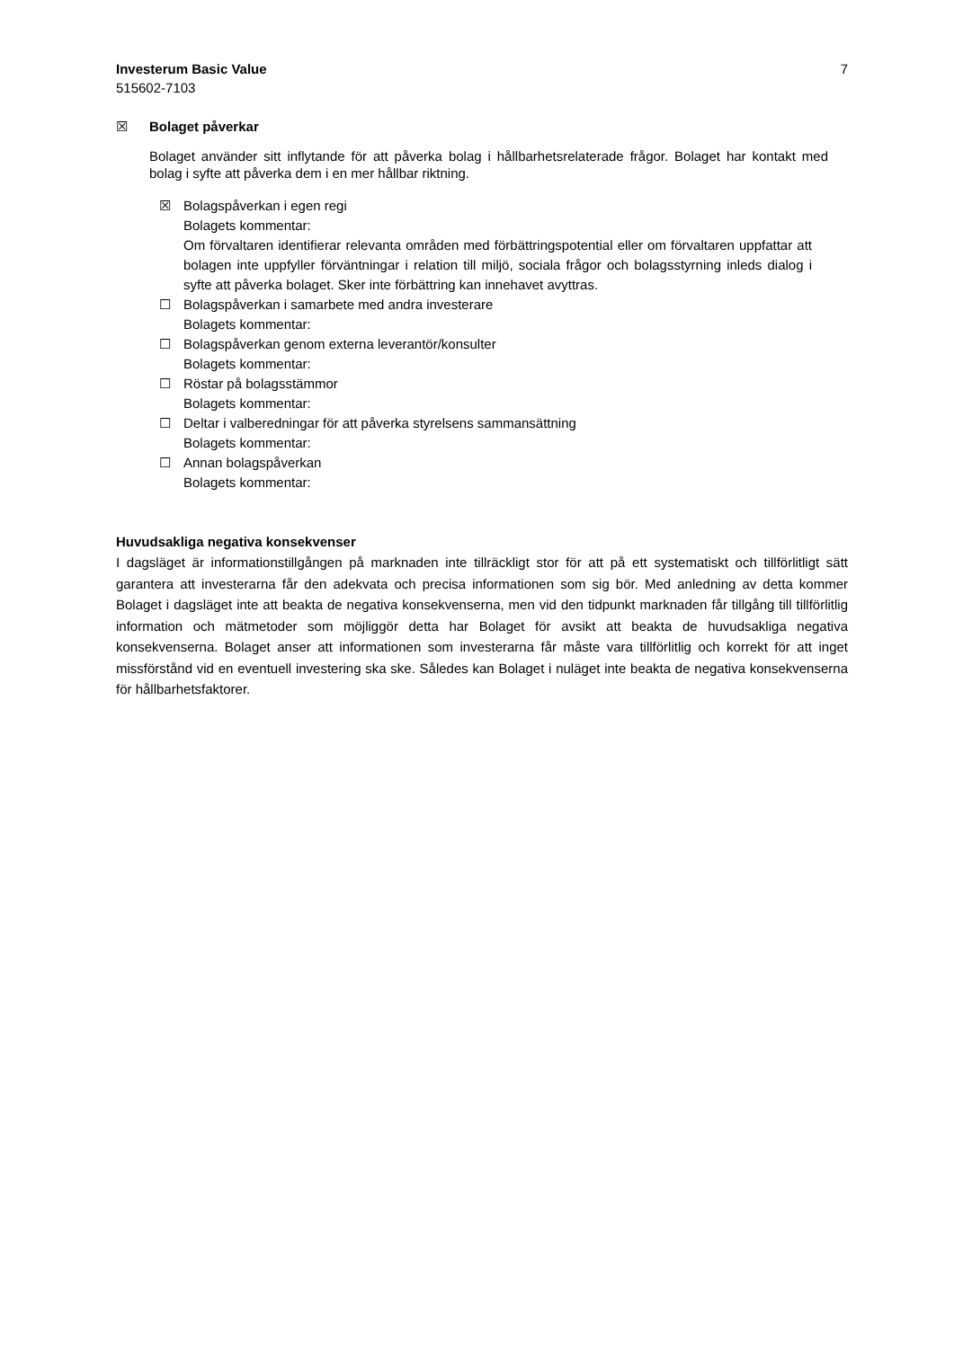Investerum Basic Value
515602-7103
7
☒ Bolaget påverkar
Bolaget använder sitt inflytande för att påverka bolag i hållbarhetsrelaterade frågor. Bolaget har kontakt med bolag i syfte att påverka dem i en mer hållbar riktning.
☒ Bolagspåverkan i egen regi
Bolagets kommentar:
Om förvaltaren identifierar relevanta områden med förbättringspotential eller om förvaltaren uppfattar att bolagen inte uppfyller förväntningar i relation till miljö, sociala frågor och bolagsstyrning inleds dialog i syfte att påverka bolaget. Sker inte förbättring kan innehavet avyttras.
☐ Bolagspåverkan i samarbete med andra investerare
Bolagets kommentar:
☐ Bolagspåverkan genom externa leverantör/konsulter
Bolagets kommentar:
☐ Röstar på bolagsstämmor
Bolagets kommentar:
☐ Deltar i valberedningar för att påverka styrelsens sammansättning
Bolagets kommentar:
☐ Annan bolagspåverkan
Bolagets kommentar:
Huvudsakliga negativa konsekvenser
I dagsläget är informationstillgången på marknaden inte tillräckligt stor för att på ett systematiskt och tillförlitligt sätt garantera att investerarna får den adekvata och precisa informationen som sig bör. Med anledning av detta kommer Bolaget i dagsläget inte att beakta de negativa konsekvenserna, men vid den tidpunkt marknaden får tillgång till tillförlitlig information och mätmetoder som möjliggör detta har Bolaget för avsikt att beakta de huvudsakliga negativa konsekvenserna. Bolaget anser att informationen som investerarna får måste vara tillförlitlig och korrekt för att inget missförstånd vid en eventuell investering ska ske. Således kan Bolaget i nuläget inte beakta de negativa konsekvenserna för hållbarhetsfaktorer.